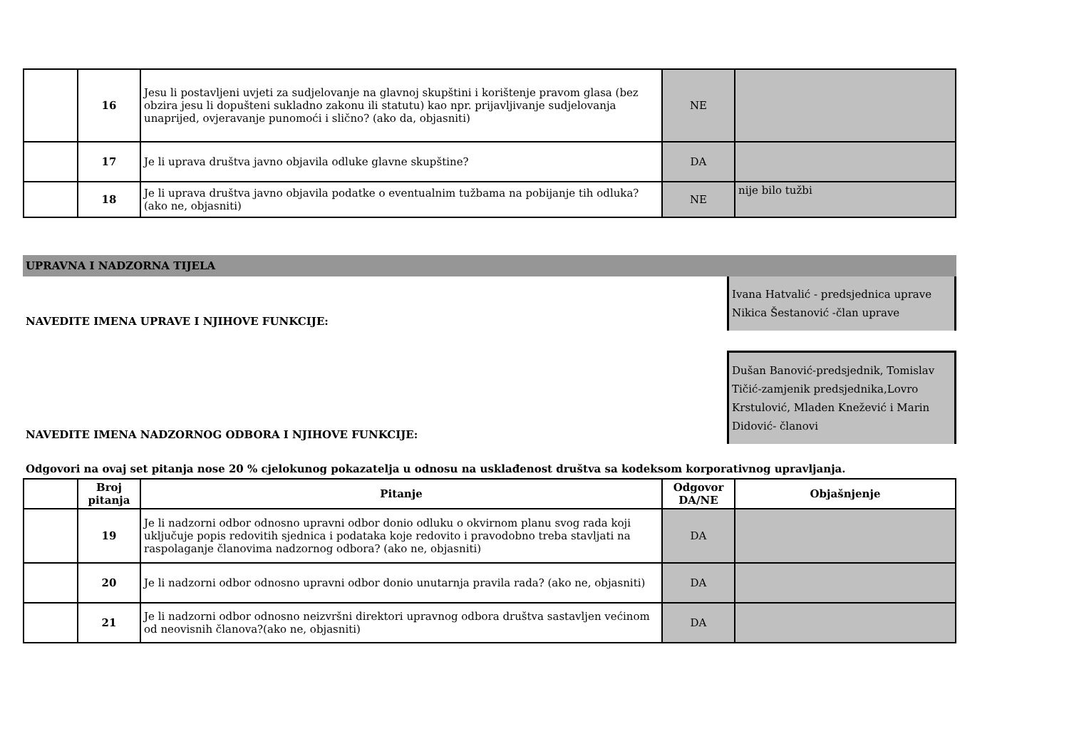| | 16 | Jesu li postavljeni uvjeti za sudjelovanje na glavnoj skupštini i korištenje pravom glasa (bez obzira jesu li dopušteni sukladno zakonu ili statutu) kao npr. prijavljivanje sudjelovanja unaprijed, ovjeravanje punomoći i slično? (ako da, objasniti) | NE | |
| | 17 | Je li uprava društva javno objavila odluke glavne skupštine? | DA | |
| | 18 | Je li uprava društva javno objavila podatke o eventualnim tužbama na pobijanje tih odluka? (ako ne, objasniti) | NE | nije bilo tužbi |
UPRAVNA I NADZORNA TIJELA
NAVEDITE IMENA UPRAVE I NJIHOVE FUNKCIJE:
Ivana Hatvalić - predsjednica uprave
Nikica Šestanović -član uprave
NAVEDITE IMENA NADZORNOG ODBORA I NJIHOVE FUNKCIJE:
Dušan Banović-predsjednik, Tomislav Tičić-zamjenik predsjednika,Lovro Krstulović, Mladen Knežević i Marin Didović- članovi
Odgovori na ovaj set pitanja nose 20 % cjelokunog pokazatelja u odnosu na usklađenost društva sa kodeksom korporativnog upravljanja.
| | Broj pitanja | Pitanje | Odgovor DA/NE | Objašnjenje |
| --- | --- | --- | --- | --- |
| | 19 | Je li nadzorni odbor odnosno upravni odbor donio odluku o okvirnom planu svog rada koji uključuje popis redovitih sjednica i podataka koje redovito i pravodobno treba stavljati na raspolaganje članovima nadzornog odbora? (ako ne, objasniti) | DA | |
| | 20 | Je li nadzorni odbor odnosno upravni odbor donio unutarnja pravila rada? (ako ne, objasniti) | DA | |
| | 21 | Je li nadzorni odbor odnosno neizvršni direktori upravnog odbora društva sastavljen većinom od neovisnih članova?(ako ne, objasniti) | DA | |